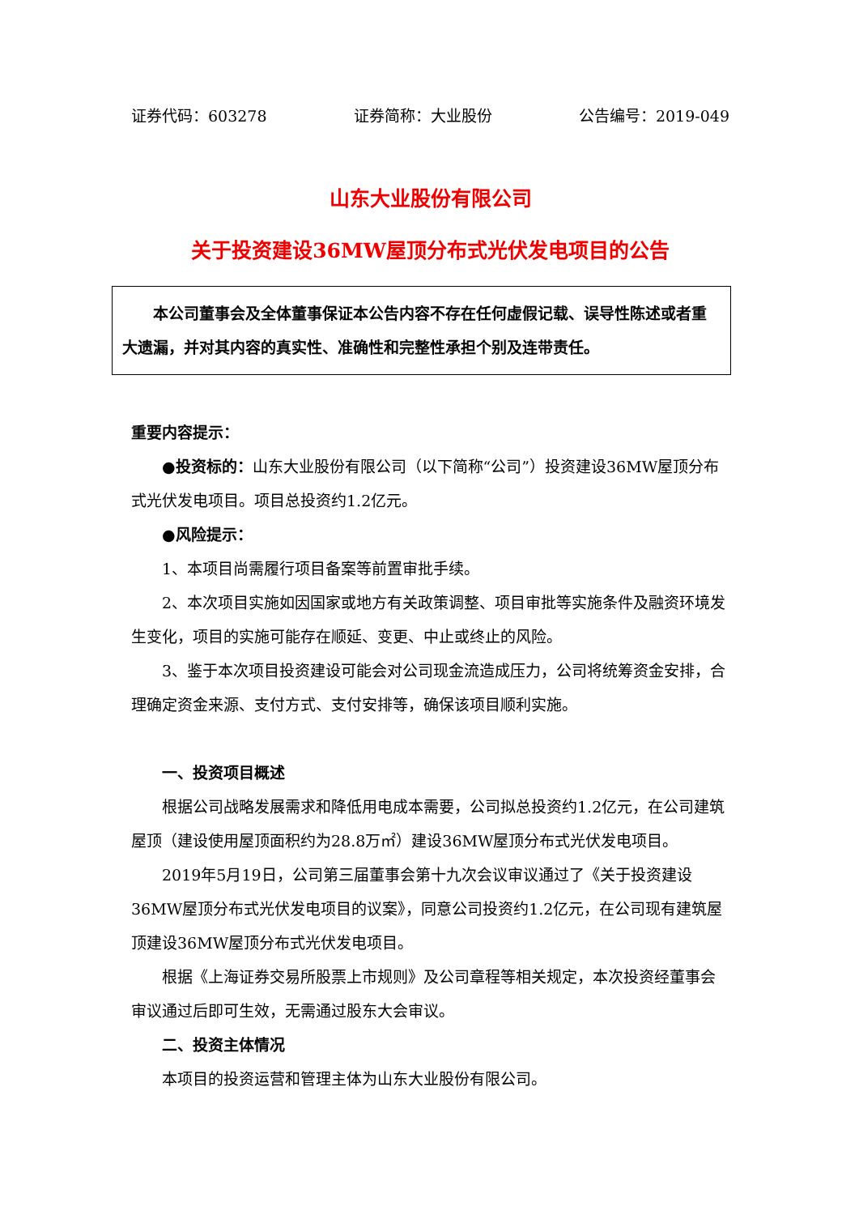证券代码：603278 证券简称：大业股份 公告编号：2019-049
山东大业股份有限公司
关于投资建设36MW屋顶分布式光伏发电项目的公告
本公司董事会及全体董事保证本公告内容不存在任何虚假记载、误导性陈述或者重大遗漏，并对其内容的真实性、准确性和完整性承担个别及连带责任。
重要内容提示：
●投资标的：山东大业股份有限公司（以下简称“公司”）投资建设36MW屋顶分布式光伏发电项目。项目总投资约1.2亿元。
●风险提示：
1、本项目尚需履行项目备案等前置审批手续。
2、本次项目实施如因国家或地方有关政策调整、项目审批等实施条件及融资环境发生变化，项目的实施可能存在顺延、变更、中止或终止的风险。
3、鉴于本次项目投资建设可能会对公司现金流造成压力，公司将统筹资金安排，合理确定资金来源、支付方式、支付安排等，确保该项目顺利实施。
一、投资项目概述
根据公司战略发展需求和降低用电成本需要，公司拟总投资约1.2亿元，在公司建筑屋顶（建设使用屋顶面积约为28.8万㎡）建设36MW屋顶分布式光伏发电项目。
2019年5月19日，公司第三届董事会第十九次会议审议通过了《关于投资建设36MW屋顶分布式光伏发电项目的议案》，同意公司投资约1.2亿元，在公司现有建筑屋顶建设36MW屋顶分布式光伏发电项目。
根据《上海证券交易所股票上市规则》及公司章程等相关规定，本次投资经董事会审议通过后即可生效，无需通过股东大会审议。
二、投资主体情况
本项目的投资运营和管理主体为山东大业股份有限公司。